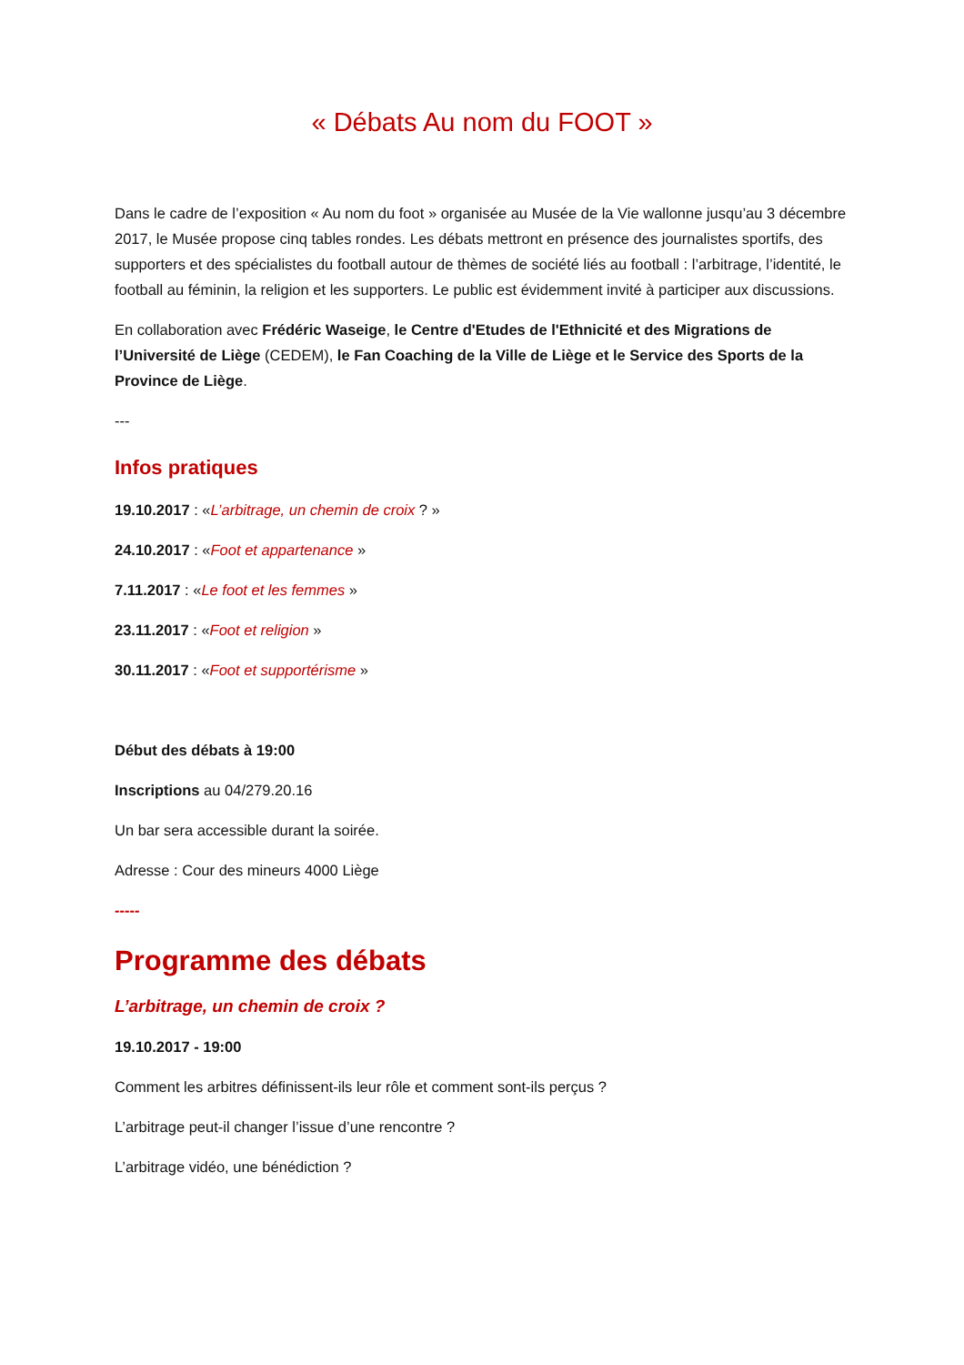« Débats Au nom du FOOT »
Dans le cadre de l’exposition « Au nom du foot » organisée au Musée de la Vie wallonne jusqu’au 3 décembre 2017, le Musée propose cinq tables rondes. Les débats mettront en présence des journalistes sportifs, des supporters et des spécialistes du football autour de thèmes de société liés au football : l’arbitrage, l’identité, le football au féminin, la religion et les supporters. Le public est évidemment invité à participer aux discussions.
En collaboration avec Frédéric Waseige, le Centre d'Etudes de l'Ethnicité et des Migrations de l’Université de Liège (CEDEM), le Fan Coaching de la Ville de Liège et le Service des Sports de la Province de Liège.
---
Infos pratiques
19.10.2017 : «L’arbitrage, un chemin de croix ? »
24.10.2017 : «Foot et appartenance »
7.11.2017 : «Le foot et les femmes »
23.11.2017 : «Foot et religion »
30.11.2017 : «Foot et supportérisme »
Début des débats à 19:00
Inscriptions au 04/279.20.16
Un bar sera accessible durant la soirée.
Adresse : Cour des mineurs 4000 Liège
-----
Programme des débats
L’arbitrage, un chemin de croix ?
19.10.2017 - 19:00
Comment les arbitres définissent-ils leur rôle et comment sont-ils perçus ?
L’arbitrage peut-il changer l’issue d’une rencontre ?
L’arbitrage vidéo, une bénédiction ?